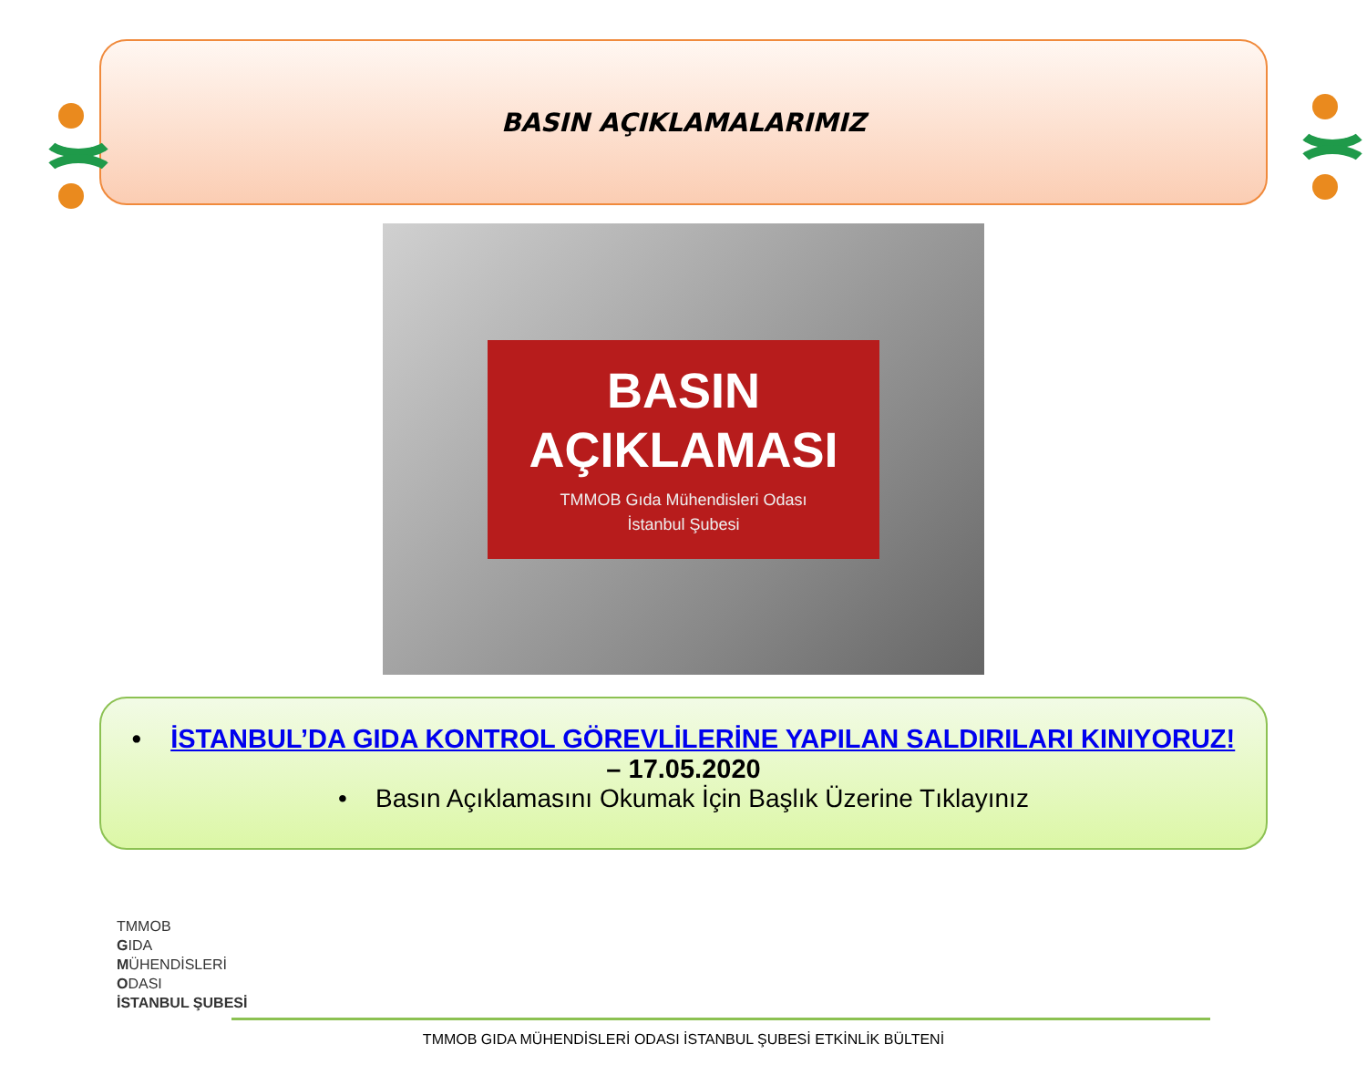BASIN AÇIKLAMALARIMIZ
BASIN
AÇIKLAMASI
TMMOB Gıda Mühendisleri Odası
İstanbul Şubesi
• İSTANBUL’DA GIDA KONTROL GÖREVLİLERİNE YAPILAN SALDIRILARI KINIYORUZ!
– 17.05.2020
• Basın Açıklamasını Okumak İçin Başlık Üzerine Tıklayınız
TMMOB
GIDA
MÜHENDİSLERİ
ODASI
İSTANBUL ŞUBESİ
TMMOB GIDA MÜHENDİSLERİ ODASI İSTANBUL ŞUBESİ ETKİNLİK BÜLTENİ